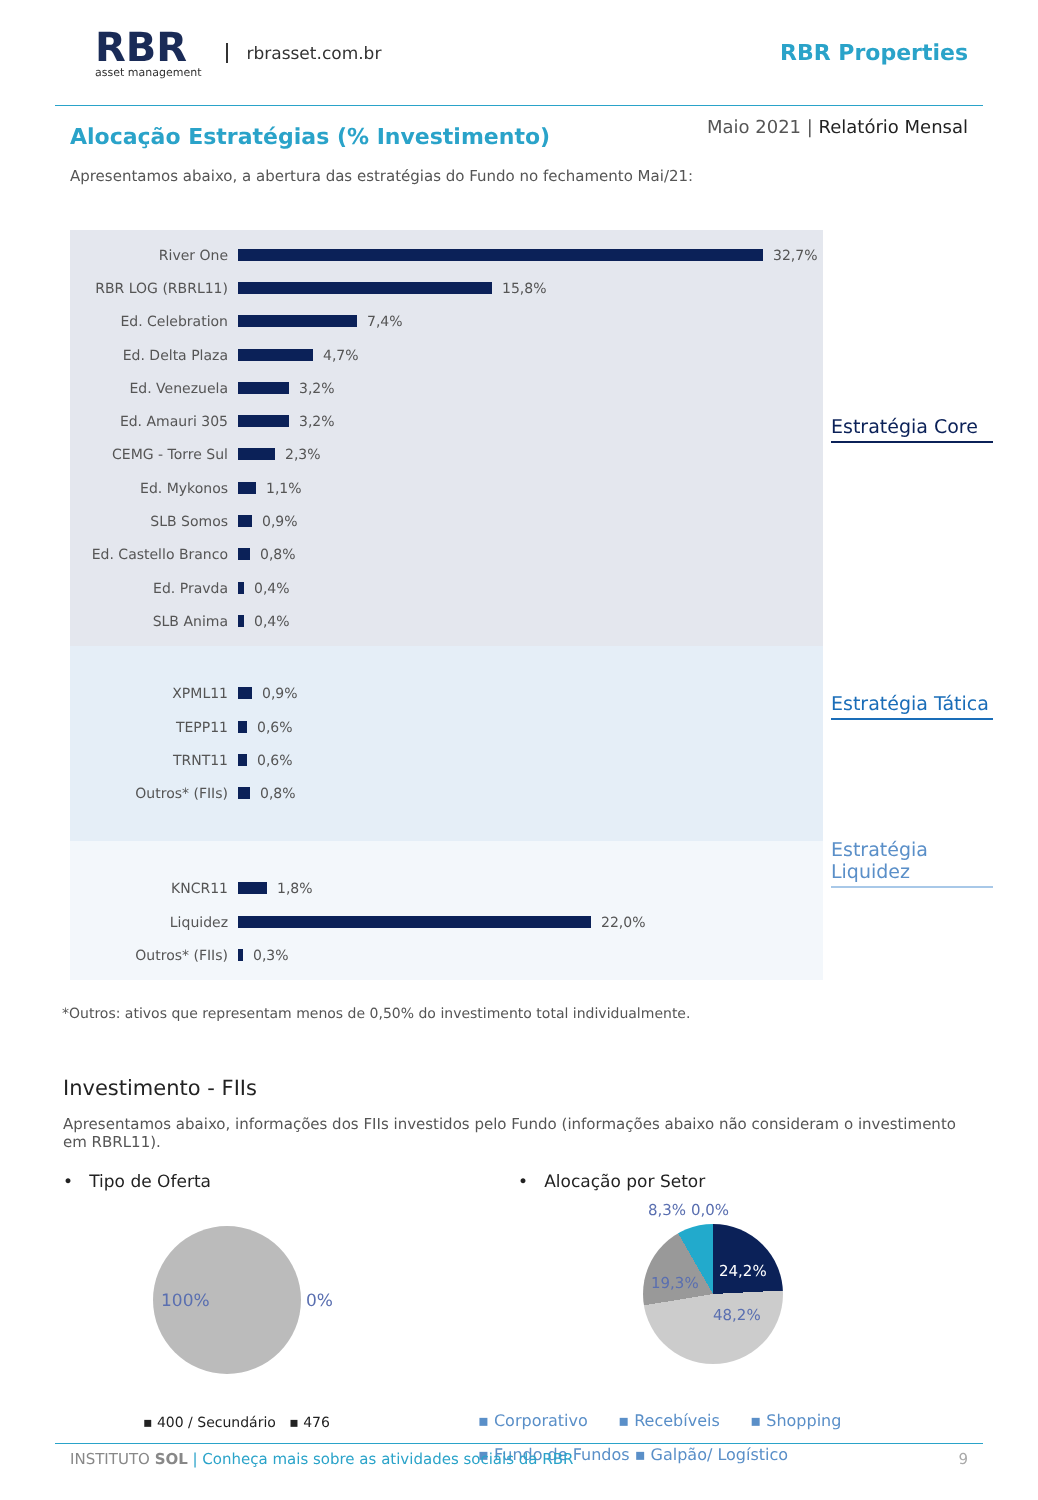RBR
asset management
rbrasset.com.br
RBR Properties
Alocação Estratégias (% Investimento)
Maio 2021 | Relatório Mensal
Apresentamos abaixo, a abertura das estratégias do Fundo no fechamento Mai/21:
River One
RBR LOG (RBRL11)
Ed. Celebration
Ed. Delta Plaza
Ed. Venezuela
Ed. Amauri 305
CEMG - Torre Sul
Ed. Mykonos
SLB Somos
Ed. Castello Branco
Ed. Pravda
SLB Anima
32,7%
15,8%
7,4%
4,7%
3,2%
3,2%
2,3%
1,1%
0,9%
0,8%
0,4%
0,4%
XPML11
TEPP11
TRNT11
Outros* (FIIs)
0,9%
0,6%
0,6%
0,8%
KNCR11
Liquidez
Outros* (FIIs)
1,8%
22,0%
0,3%
Estratégia Core
Estratégia Tática
Estratégia Liquidez
*Outros: ativos que representam menos de 0,50% do investimento total individualmente.
Investimento - FIIs
Apresentamos abaixo, informações dos FIIs investidos pelo Fundo (informações abaixo não consideram o investimento em RBRL11).
• Tipo de Oferta
100%
0%
▪ 400 / Secundário ▪ 476
• Alocação por Setor
8,3% 0,0%
24,2%
48,2%
19,3%
▪ Corporativo ▪ Recebíveis ▪ Shopping
▪ Fundo de Fundos ▪ Galpão/ Logístico
INSTITUTO SOL | Conheça mais sobre as atividades sociais da RBR 9